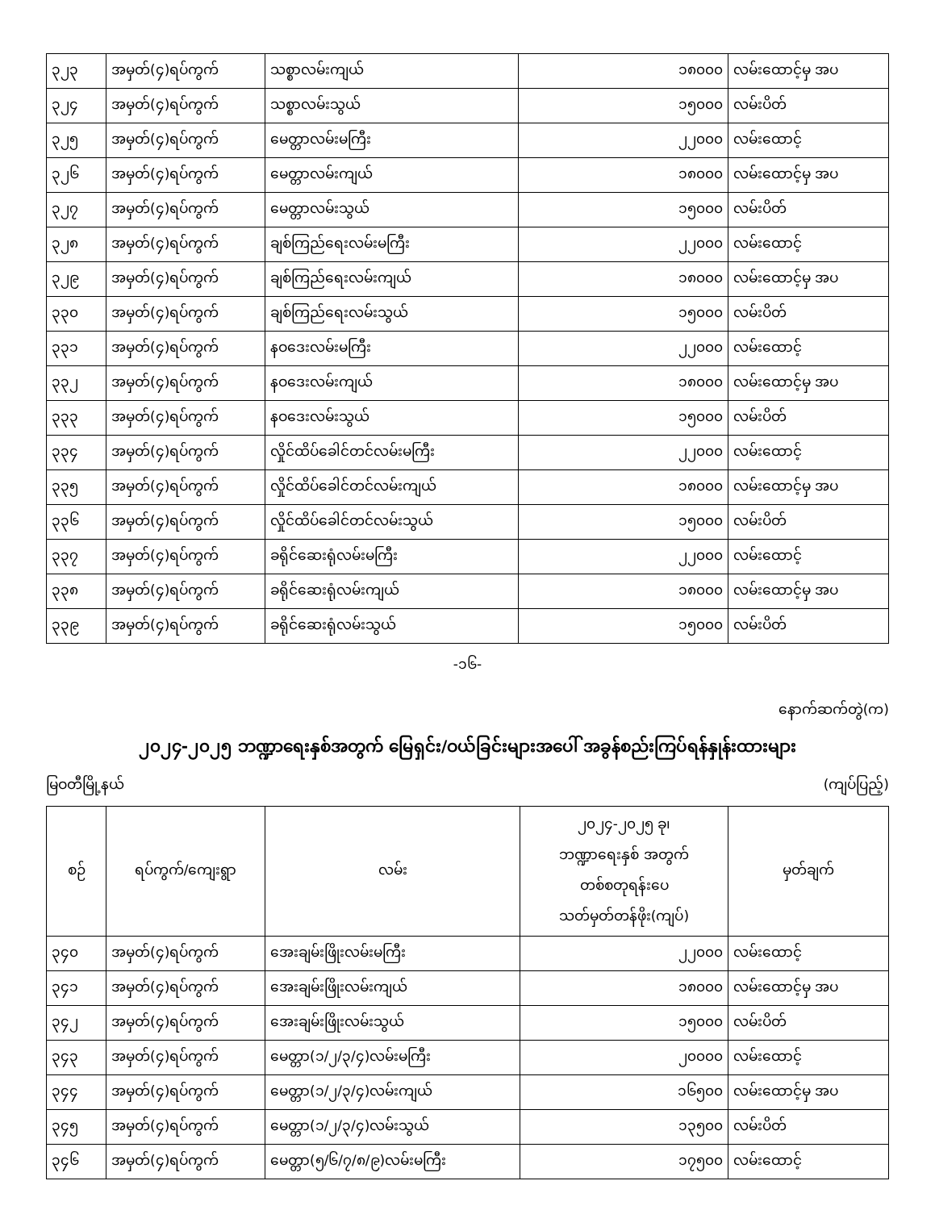| ၃၂၃ | အမှတ်(၄)ရပ်ကွက် | သစ္စာလမ်းကျယ် | ၁၈၀၀၀ | လမ်းထောင့်မှ အပ |
| ၃၂၄ | အမှတ်(၄)ရပ်ကွက် | သစ္စာလမ်းသွယ် | ၁၅၀၀၀ | လမ်းပိတ် |
| ၃၂၅ | အမှတ်(၄)ရပ်ကွက် | မေတ္တာလမ်းမကြီး | ၂၂၀၀၀ | လမ်းထောင့် |
| ၃၂၆ | အမှတ်(၄)ရပ်ကွက် | မေတ္တာလမ်းကျယ် | ၁၈၀၀၀ | လမ်းထောင့်မှ အပ |
| ၃၂၇ | အမှတ်(၄)ရပ်ကွက် | မေတ္တာလမ်းသွယ် | ၁၅၀၀၀ | လမ်းပိတ် |
| ၃၂၈ | အမှတ်(၄)ရပ်ကွက် | ချစ်ကြည်ရေးလမ်းမကြီး | ၂၂၀၀၀ | လမ်းထောင့် |
| ၃၂၉ | အမှတ်(၄)ရပ်ကွက် | ချစ်ကြည်ရေးလမ်းကျယ် | ၁၈၀၀၀ | လမ်းထောင့်မှ အပ |
| ၃၃၀ | အမှတ်(၄)ရပ်ကွက် | ချစ်ကြည်ရေးလမ်းသွယ် | ၁၅၀၀၀ | လမ်းပိတ် |
| ၃၃၁ | အမှတ်(၄)ရပ်ကွက် | နဝဒေးလမ်းမကြီး | ၂၂၀၀၀ | လမ်းထောင့် |
| ၃၃၂ | အမှတ်(၄)ရပ်ကွက် | နဝဒေးလမ်းကျယ် | ၁၈၀၀၀ | လမ်းထောင့်မှ အပ |
| ၃၃၃ | အမှတ်(၄)ရပ်ကွက် | နဝဒေးလမ်းသွယ် | ၁၅၀၀၀ | လမ်းပိတ် |
| ၃၃၄ | အမှတ်(၄)ရပ်ကွက် | လှိုင်ထိပ်ခေါင်တင်လမ်းမကြီး | ၂၂၀၀၀ | လမ်းထောင့် |
| ၃၃၅ | အမှတ်(၄)ရပ်ကွက် | လှိုင်ထိပ်ခေါင်တင်လမ်းကျယ် | ၁၈၀၀၀ | လမ်းထောင့်မှ အပ |
| ၃၃၆ | အမှတ်(၄)ရပ်ကွက် | လှိုင်ထိပ်ခေါင်တင်လမ်းသွယ် | ၁၅၀၀၀ | လမ်းပိတ် |
| ၃၃၇ | အမှတ်(၄)ရပ်ကွက် | ခရိုင်ဆေးရုံလမ်းမကြီး | ၂၂၀၀၀ | လမ်းထောင့် |
| ၃၃၈ | အမှတ်(၄)ရပ်ကွက် | ခရိုင်ဆေးရုံလမ်းကျယ် | ၁၈၀၀၀ | လမ်းထောင့်မှ အပ |
| ၃၃၉ | အမှတ်(၄)ရပ်ကွက် | ခရိုင်ဆေးရုံလမ်းသွယ် | ၁၅၀၀၀ | လမ်းပိတ် |
-၁၆-
နောက်ဆက်တွဲ(က)
၂၀၂၄-၂၀၂၅ ဘဏ္ဍာရေးနှစ်အတွက် မြေရှင်း/ဝယ်ခြင်းများအပေါ် အခွန်စည်းကြပ်ရန်နှုန်းထားများ
မြဝတီမြို့နယ် (ကျပ်ပြည့်)
| စဉ် | ရပ်ကွက်/ကျေးရွာ | လမ်း | ၂၀၂၄-၂၀၂၅ ခု၊ ဘဏ္ဍာရေးနှစ် အတွက် တစ်စတုရန်းပေ သတ်မှတ်တန်ဖိုး(ကျပ်) | မှတ်ချက် |
| --- | --- | --- | --- | --- |
| ၃၄၀ | အမှတ်(၄)ရပ်ကွက် | အေးချမ်းဖြိုးလမ်းမကြီး | ၂၂၀၀၀ | လမ်းထောင့် |
| ၃၄၁ | အမှတ်(၄)ရပ်ကွက် | အေးချမ်းဖြိုးလမ်းကျယ် | ၁၈၀၀၀ | လမ်းထောင့်မှ အပ |
| ၃၄၂ | အမှတ်(၄)ရပ်ကွက် | အေးချမ်းဖြိုးလမ်းသွယ် | ၁၅၀၀၀ | လမ်းပိတ် |
| ၃၄၃ | အမှတ်(၄)ရပ်ကွက် | မေတ္တာ(၁/၂/၃/၄)လမ်းမကြီး | ၂၀၀၀၀ | လမ်းထောင့် |
| ၃၄၄ | အမှတ်(၄)ရပ်ကွက် | မေတ္တာ(၁/၂/၃/၄)လမ်းကျယ် | ၁၆၅၀၀ | လမ်းထောင့်မှ အပ |
| ၃၄၅ | အမှတ်(၄)ရပ်ကွက် | မေတ္တာ(၁/၂/၃/၄)လမ်းသွယ် | ၁၃၅၀၀ | လမ်းပိတ် |
| ၃၄၆ | အမှတ်(၄)ရပ်ကွက် | မေတ္တာ(၅/၆/၇/၈/၉)လမ်းမကြီး | ၁၇၅၀၀ | လမ်းထောင့် |